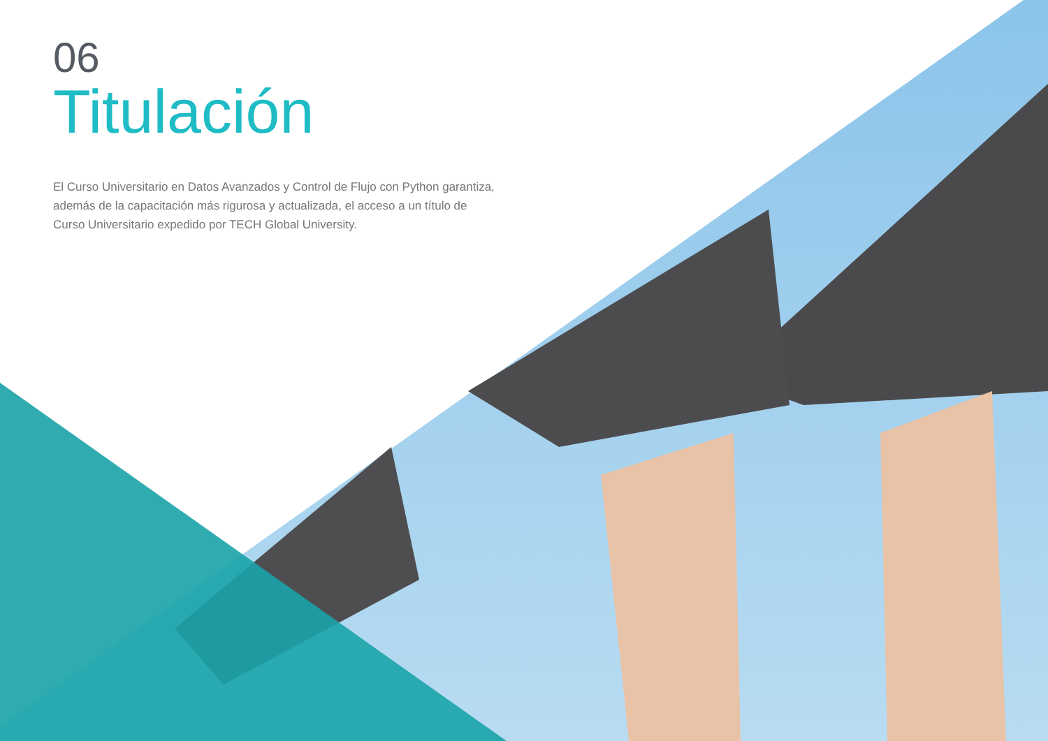06
Titulación
El Curso Universitario en Datos Avanzados y Control de Flujo con Python garantiza, además de la capacitación más rigurosa y actualizada, el acceso a un título de Curso Universitario expedido por TECH Global University.